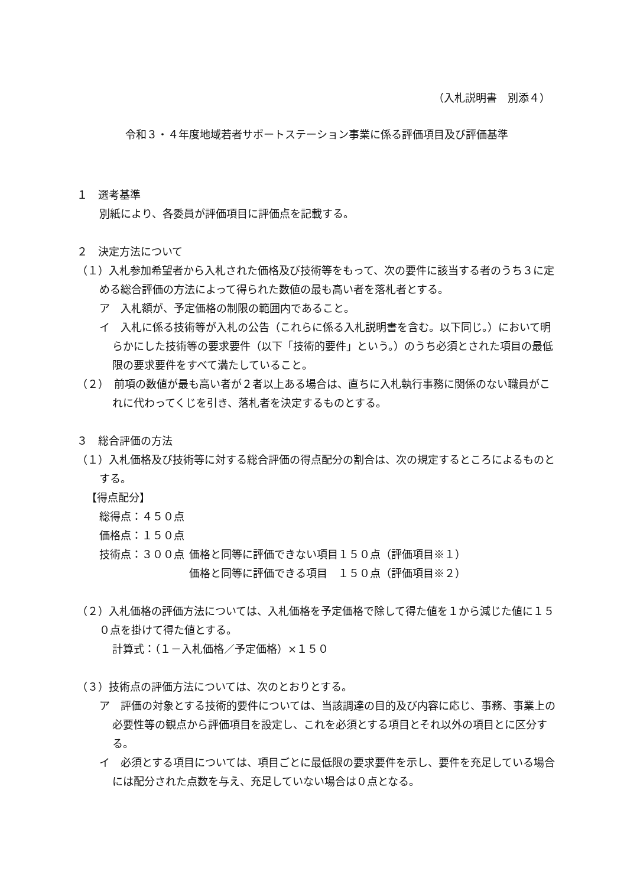（入札説明書　別添４）
令和３・４年度地域若者サポートステーション事業に係る評価項目及び評価基準
１　選考基準
別紙により、各委員が評価項目に評価点を記載する。
２　決定方法について
（１）入札参加希望者から入札された価格及び技術等をもって、次の要件に該当する者のうち３に定める総合評価の方法によって得られた数値の最も高い者を落札者とする。
ア　入札額が、予定価格の制限の範囲内であること。
イ　入札に係る技術等が入札の公告（これらに係る入札説明書を含む。以下同じ。）において明らかにした技術等の要求要件（以下「技術的要件」という。）のうち必須とされた項目の最低限の要求要件をすべて満たしていること。
（２）　前項の数値が最も高い者が２者以上ある場合は、直ちに入札執行事務に関係のない職員がこれに代わってくじを引き、落札者を決定するものとする。
３　総合評価の方法
（１）入札価格及び技術等に対する総合評価の得点配分の割合は、次の規定するところによるものとする。
【得点配分】
総得点：４５０点
価格点：１５０点
技術点：３００点 価格と同等に評価できない項目１５０点（評価項目※１）
価格と同等に評価できる項目　１５０点（評価項目※２）
（２）入札価格の評価方法については、入札価格を予定価格で除して得た値を１から減じた値に１５０点を掛けて得た値とする。
計算式：（１－入札価格／予定価格）×１５０
（３）技術点の評価方法については、次のとおりとする。
ア　評価の対象とする技術的要件については、当該調達の目的及び内容に応じ、事務、事業上の必要性等の観点から評価項目を設定し、これを必須とする項目とそれ以外の項目とに区分する。
イ　必須とする項目については、項目ごとに最低限の要求要件を示し、要件を充足している場合には配分された点数を与え、充足していない場合は０点となる。